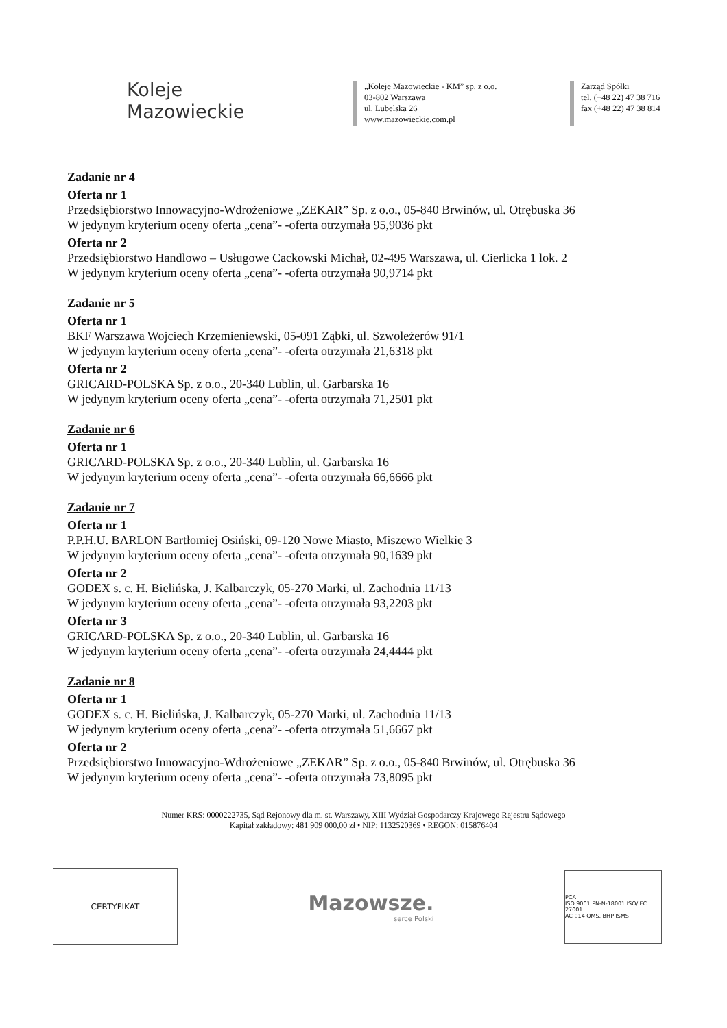Koleje
Mazowieckie
„Koleje Mazowieckie - KM” sp. z o.o.
03-802 Warszawa
ul. Lubelska 26
www.mazowieckie.com.pl
Zarząd Spółki
tel. (+48 22) 47 38 716
fax (+48 22) 47 38 814
Zadanie nr 4
Oferta nr 1
Przedsiębiorstwo Innowacyjno-Wdrożeniowe „ZEKAR” Sp. z o.o., 05-840 Brwinów, ul. Otrębuska 36
W jedynym kryterium oceny oferta „cena”- -oferta otrzymała 95,9036 pkt
Oferta nr 2
Przedsiębiorstwo Handlowo – Usługowe Cackowski Michał, 02-495 Warszawa, ul. Cierlicka 1 lok. 2
W jedynym kryterium oceny oferta „cena”- -oferta otrzymała 90,9714 pkt
Zadanie nr 5
Oferta nr 1
BKF Warszawa Wojciech Krzemieniewski, 05-091 Ząbki, ul. Szwoleżerów 91/1
W jedynym kryterium oceny oferta „cena”- -oferta otrzymała 21,6318 pkt
Oferta nr 2
GRICARD-POLSKA Sp. z o.o., 20-340 Lublin, ul. Garbarska 16
W jedynym kryterium oceny oferta „cena”- -oferta otrzymała 71,2501 pkt
Zadanie nr 6
Oferta nr 1
GRICARD-POLSKA Sp. z o.o., 20-340 Lublin, ul. Garbarska 16
W jedynym kryterium oceny oferta „cena”- -oferta otrzymała 66,6666 pkt
Zadanie nr 7
Oferta nr 1
P.P.H.U. BARLON Bartłomiej Osiński, 09-120 Nowe Miasto, Miszewo Wielkie 3
W jedynym kryterium oceny oferta „cena”- -oferta otrzymała 90,1639 pkt
Oferta nr 2
GODEX s. c. H. Bielińska, J. Kalbarczyk, 05-270 Marki, ul. Zachodnia 11/13
W jedynym kryterium oceny oferta „cena”- -oferta otrzymała 93,2203 pkt
Oferta nr 3
GRICARD-POLSKA Sp. z o.o., 20-340 Lublin, ul. Garbarska 16
W jedynym kryterium oceny oferta „cena”- -oferta otrzymała 24,4444 pkt
Zadanie nr 8
Oferta nr 1
GODEX s. c. H. Bielińska, J. Kalbarczyk, 05-270 Marki, ul. Zachodnia 11/13
W jedynym kryterium oceny oferta „cena”- -oferta otrzymała 51,6667 pkt
Oferta nr 2
Przedsiębiorstwo Innowacyjno-Wdrożeniowe „ZEKAR” Sp. z o.o., 05-840 Brwinów, ul. Otrębuska 36
W jedynym kryterium oceny oferta „cena”- -oferta otrzymała 73,8095 pkt
Numer KRS: 0000222735, Sąd Rejonowy dla m. st. Warszawy, XIII Wydział Gospodarczy Krajowego Rejestru Sądowego
Kapitał zakładowy: 481 909 000,00 zł • NIP: 1132520369 • REGON: 015876404
CERTYFIKAT
Mazowsze.
serce Polski
PCA
ISO 9001 PN-N-18001 ISO/IEC 27001
AC 014 QMS, BHP ISMS